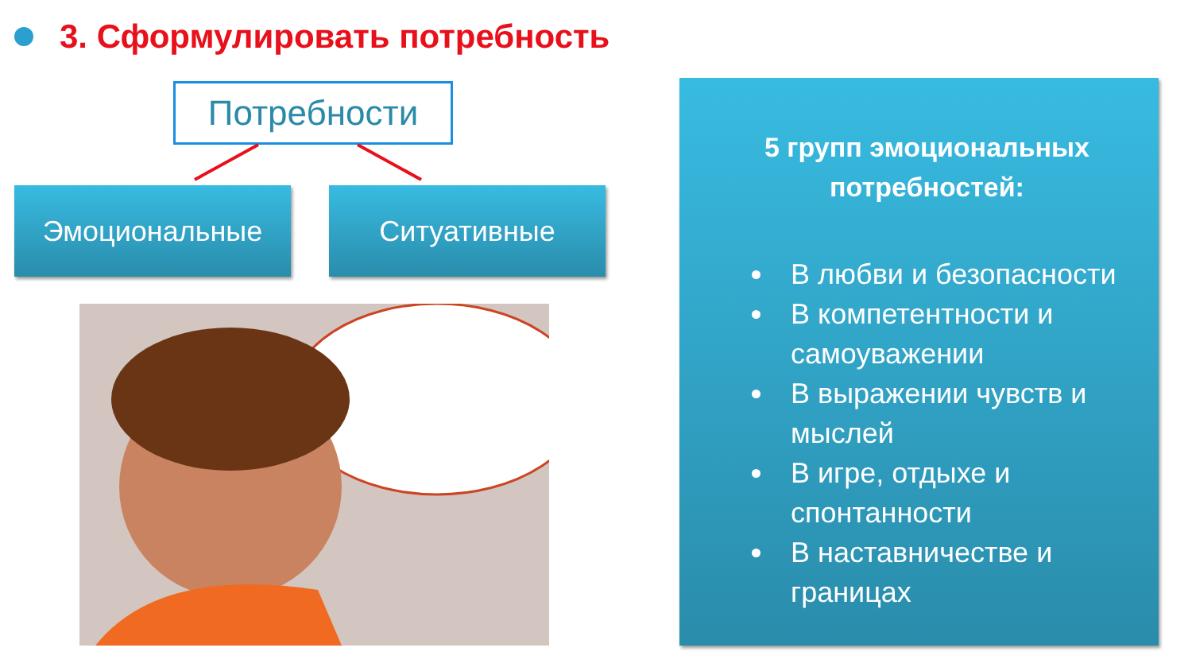3. Сформулировать потребность
Потребности
Эмоциональные Ситуативные
5 групп эмоциональных потребностей:
В любви и безопасности
В компетентности и самоуважении
В выражении чувств и мыслей
В игре, отдыхе и спонтанности
В наставничестве и границах